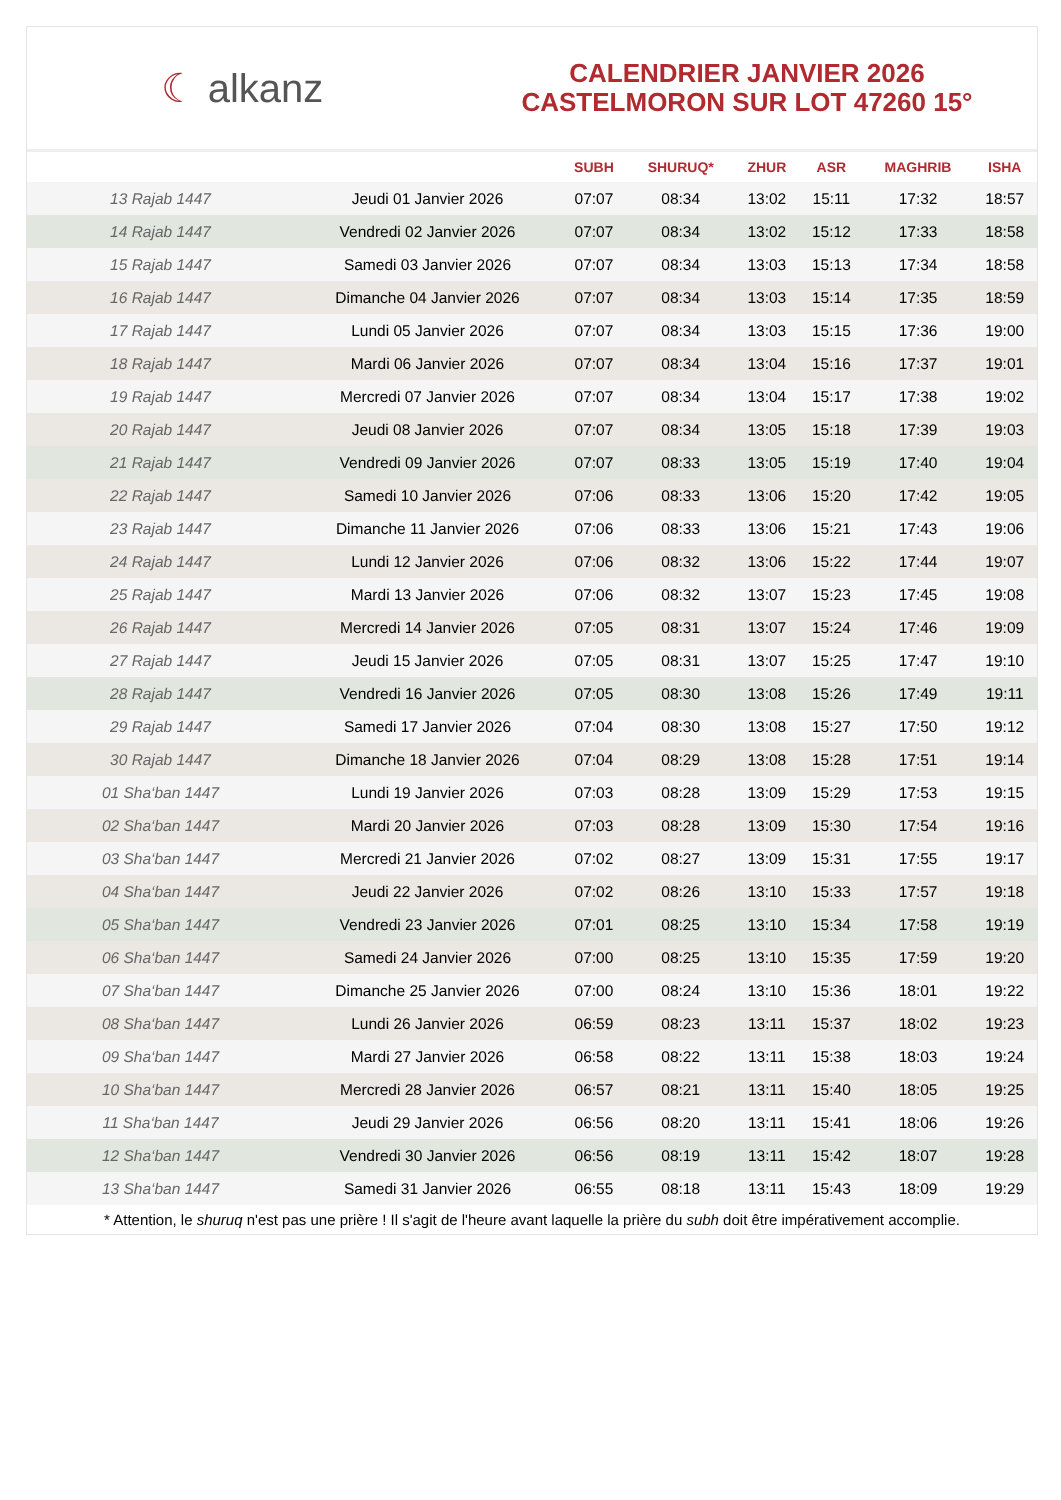☾ alkanz
CALENDRIER JANVIER 2026
CASTELMORON SUR LOT 47260 15°
| | | SUBH | SHURUQ* | ZHUR | ASR | MAGHRIB | ISHA |
| --- | --- | --- | --- | --- | --- | --- | --- |
| 13 Rajab 1447 | Jeudi 01 Janvier 2026 | 07:07 | 08:34 | 13:02 | 15:11 | 17:32 | 18:57 |
| 14 Rajab 1447 | Vendredi 02 Janvier 2026 | 07:07 | 08:34 | 13:02 | 15:12 | 17:33 | 18:58 |
| 15 Rajab 1447 | Samedi 03 Janvier 2026 | 07:07 | 08:34 | 13:03 | 15:13 | 17:34 | 18:58 |
| 16 Rajab 1447 | Dimanche 04 Janvier 2026 | 07:07 | 08:34 | 13:03 | 15:14 | 17:35 | 18:59 |
| 17 Rajab 1447 | Lundi 05 Janvier 2026 | 07:07 | 08:34 | 13:03 | 15:15 | 17:36 | 19:00 |
| 18 Rajab 1447 | Mardi 06 Janvier 2026 | 07:07 | 08:34 | 13:04 | 15:16 | 17:37 | 19:01 |
| 19 Rajab 1447 | Mercredi 07 Janvier 2026 | 07:07 | 08:34 | 13:04 | 15:17 | 17:38 | 19:02 |
| 20 Rajab 1447 | Jeudi 08 Janvier 2026 | 07:07 | 08:34 | 13:05 | 15:18 | 17:39 | 19:03 |
| 21 Rajab 1447 | Vendredi 09 Janvier 2026 | 07:07 | 08:33 | 13:05 | 15:19 | 17:40 | 19:04 |
| 22 Rajab 1447 | Samedi 10 Janvier 2026 | 07:06 | 08:33 | 13:06 | 15:20 | 17:42 | 19:05 |
| 23 Rajab 1447 | Dimanche 11 Janvier 2026 | 07:06 | 08:33 | 13:06 | 15:21 | 17:43 | 19:06 |
| 24 Rajab 1447 | Lundi 12 Janvier 2026 | 07:06 | 08:32 | 13:06 | 15:22 | 17:44 | 19:07 |
| 25 Rajab 1447 | Mardi 13 Janvier 2026 | 07:06 | 08:32 | 13:07 | 15:23 | 17:45 | 19:08 |
| 26 Rajab 1447 | Mercredi 14 Janvier 2026 | 07:05 | 08:31 | 13:07 | 15:24 | 17:46 | 19:09 |
| 27 Rajab 1447 | Jeudi 15 Janvier 2026 | 07:05 | 08:31 | 13:07 | 15:25 | 17:47 | 19:10 |
| 28 Rajab 1447 | Vendredi 16 Janvier 2026 | 07:05 | 08:30 | 13:08 | 15:26 | 17:49 | 19:11 |
| 29 Rajab 1447 | Samedi 17 Janvier 2026 | 07:04 | 08:30 | 13:08 | 15:27 | 17:50 | 19:12 |
| 30 Rajab 1447 | Dimanche 18 Janvier 2026 | 07:04 | 08:29 | 13:08 | 15:28 | 17:51 | 19:14 |
| 01 Sha‘ban 1447 | Lundi 19 Janvier 2026 | 07:03 | 08:28 | 13:09 | 15:29 | 17:53 | 19:15 |
| 02 Sha‘ban 1447 | Mardi 20 Janvier 2026 | 07:03 | 08:28 | 13:09 | 15:30 | 17:54 | 19:16 |
| 03 Sha‘ban 1447 | Mercredi 21 Janvier 2026 | 07:02 | 08:27 | 13:09 | 15:31 | 17:55 | 19:17 |
| 04 Sha‘ban 1447 | Jeudi 22 Janvier 2026 | 07:02 | 08:26 | 13:10 | 15:33 | 17:57 | 19:18 |
| 05 Sha‘ban 1447 | Vendredi 23 Janvier 2026 | 07:01 | 08:25 | 13:10 | 15:34 | 17:58 | 19:19 |
| 06 Sha‘ban 1447 | Samedi 24 Janvier 2026 | 07:00 | 08:25 | 13:10 | 15:35 | 17:59 | 19:20 |
| 07 Sha‘ban 1447 | Dimanche 25 Janvier 2026 | 07:00 | 08:24 | 13:10 | 15:36 | 18:01 | 19:22 |
| 08 Sha‘ban 1447 | Lundi 26 Janvier 2026 | 06:59 | 08:23 | 13:11 | 15:37 | 18:02 | 19:23 |
| 09 Sha‘ban 1447 | Mardi 27 Janvier 2026 | 06:58 | 08:22 | 13:11 | 15:38 | 18:03 | 19:24 |
| 10 Sha‘ban 1447 | Mercredi 28 Janvier 2026 | 06:57 | 08:21 | 13:11 | 15:40 | 18:05 | 19:25 |
| 11 Sha‘ban 1447 | Jeudi 29 Janvier 2026 | 06:56 | 08:20 | 13:11 | 15:41 | 18:06 | 19:26 |
| 12 Sha‘ban 1447 | Vendredi 30 Janvier 2026 | 06:56 | 08:19 | 13:11 | 15:42 | 18:07 | 19:28 |
| 13 Sha‘ban 1447 | Samedi 31 Janvier 2026 | 06:55 | 08:18 | 13:11 | 15:43 | 18:09 | 19:29 |
* Attention, le shuruq n'est pas une prière ! Il s'agit de l'heure avant laquelle la prière du subh doit être impérativement accomplie.